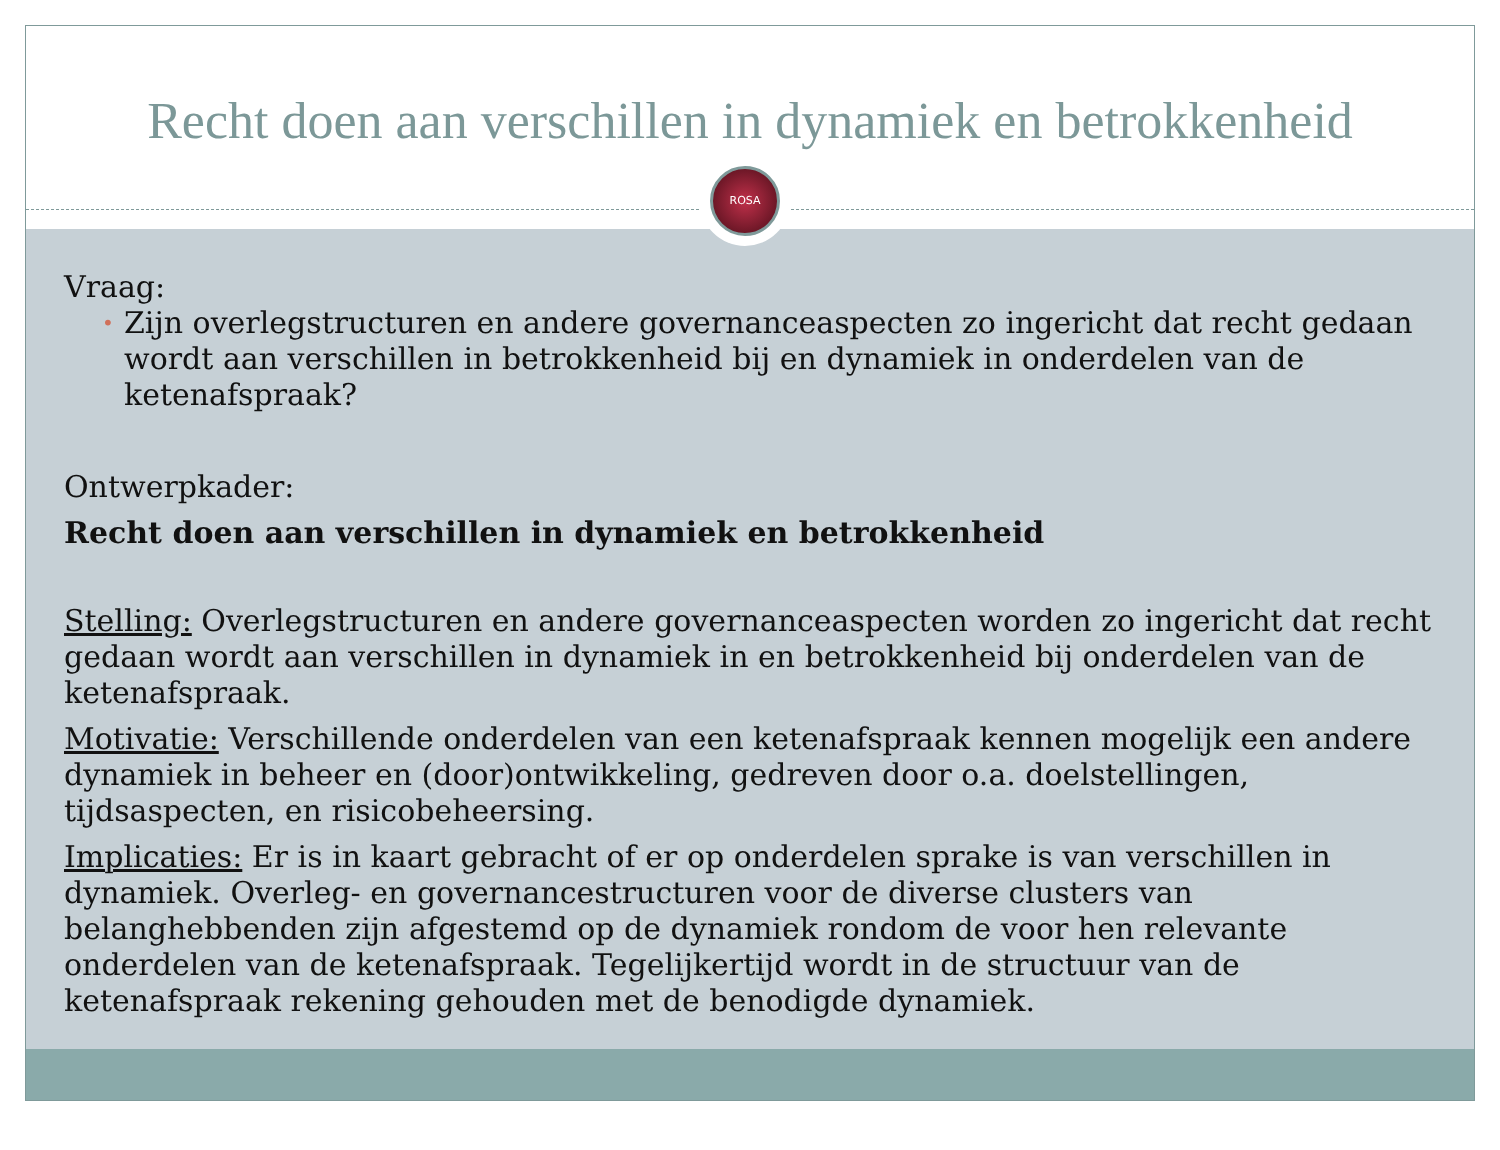Recht doen aan verschillen in dynamiek en betrokkenheid
ROSA
Vraag:
• Zijn overlegstructuren en andere governanceaspecten zo ingericht dat recht gedaan wordt aan verschillen in betrokkenheid bij en dynamiek in onderdelen van de ketenafspraak?
Ontwerpkader:
Recht doen aan verschillen in dynamiek en betrokkenheid
Stelling: Overlegstructuren en andere governanceaspecten worden zo ingericht dat recht gedaan wordt aan verschillen in dynamiek in en betrokkenheid bij onderdelen van de ketenafspraak.
Motivatie: Verschillende onderdelen van een ketenafspraak kennen mogelijk een andere dynamiek in beheer en (door)ontwikkeling, gedreven door o.a. doelstellingen, tijdsaspecten, en risicobeheersing.
Implicaties: Er is in kaart gebracht of er op onderdelen sprake is van verschillen in dynamiek. Overleg- en governancestructuren voor de diverse clusters van belanghebbenden zijn afgestemd op de dynamiek rondom de voor hen relevante onderdelen van de ketenafspraak. Tegelijkertijd wordt in de structuur van de ketenafspraak rekening gehouden met de benodigde dynamiek.